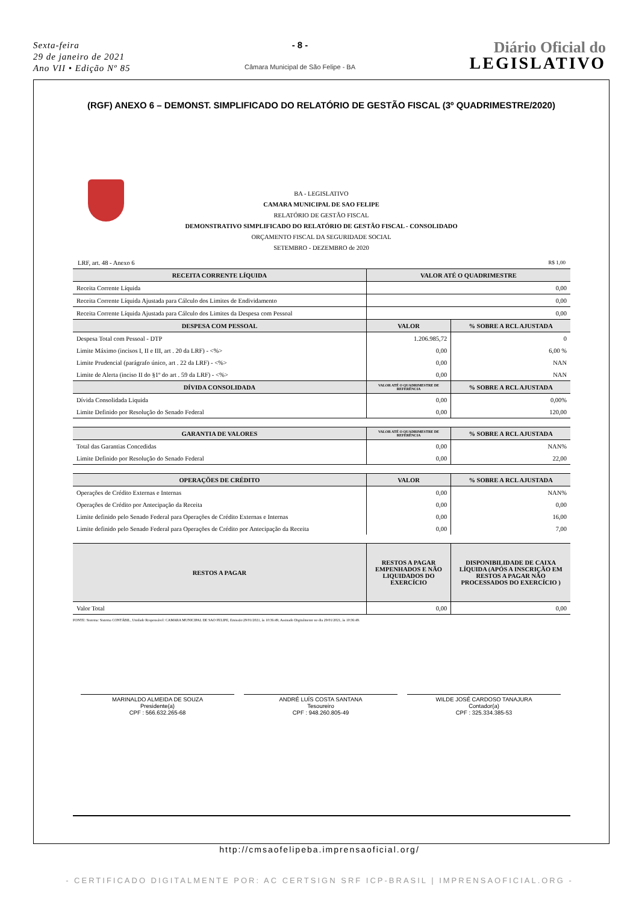Sexta-feira
29 de janeiro de 2021
Ano VII • Edição Nº 85
- 8 -
Câmara Municipal de São Felipe - BA
Diário Oficial do
LEGISLATIVO
(RGF) ANEXO 6 – DEMONST. SIMPLIFICADO DO RELATÓRIO DE GESTÃO FISCAL (3º QUADRIMESTRE/2020)
BA - LEGISLATIVO
CAMARA MUNICIPAL DE SAO FELIPE
RELATÓRIO DE GESTÃO FISCAL
DEMONSTRATIVO SIMPLIFICADO DO RELATÓRIO DE GESTÃO FISCAL - CONSOLIDADO
ORÇAMENTO FISCAL DA SEGURIDADE SOCIAL
SETEMBRO - DEZEMBRO de 2020
LRF, art. 48 - Anexo 6 R$ 1,00
| RECEITA CORRENTE LÍQUIDA | VALOR ATÉ O QUADRIMESTRE | |
| --- | --- | --- |
| Receita Corrente Líquida | 0,00 | |
| Receita Corrente Líquida Ajustada para Cálculo dos Limites de Endividamento | 0,00 | |
| Receita Corrente Líquida Ajustada para Cálculo dos Limites da Despesa com Pessoal | 0,00 | |
| DESPESA COM PESSOAL | VALOR | % SOBRE A RCL AJUSTADA |
| Despesa Total com Pessoal - DTP | 1.206.985,72 | 0 |
| Limite Máximo (incisos I, II e III, art . 20 da LRF) - <%> | 0,00 | 6,00 % |
| Limite Prudencial (parágrafo único, art . 22 da LRF) - <%> | 0,00 | NAN |
| Limite de Alerta (inciso II do §1º do art . 59 da LRF) - <%> | 0,00 | NAN |
| DÍVIDA CONSOLIDADA | VALOR ATÉ O QUADRIMESTRE DE REFERÊNCIA | % SOBRE A RCL AJUSTADA |
| Dívida Consolidada Liquida | 0,00 | 0,00% |
| Limite Definido por Resolução do Senado Federal | 0,00 | 120,00 |
| GARANTIA DE VALORES | VALOR ATÉ O QUADRIMESTRE DE REFERÊNCIA | % SOBRE A RCL AJUSTADA |
| Total das Garantias Concedidas | 0,00 | NAN% |
| Limite Definido por Resolução do Senado Federal | 0,00 | 22,00 |
| OPERAÇÕES DE CRÉDITO | VALOR | % SOBRE A RCL AJUSTADA |
| Operações de Crédito Externas e Internas | 0,00 | NAN% |
| Operações de Crédito por Antecipação da Receita | 0,00 | 0,00 |
| Limite definido pelo Senado Federal para Operações de Crédito Externas e Internas | 0,00 | 16,00 |
| Limite definido pelo Senado Federal para Operações de Crédito por Antecipação da Receita | 0,00 | 7,00 |
| RESTOS A PAGAR | RESTOS A PAGAR EMPENHADOS E NÃO LIQUIDADOS DO EXERCÍCIO | DISPONIBILIDADE DE CAIXA LÍQUIDA (APÓS A INSCRIÇÃO EM RESTOS A PAGAR NÃO PROCESSADOS DO EXERCÍCIO ) |
| Valor Total | 0,00 | 0,00 |
FONTE: Sistema: Sistema CONTÁBIL, Unidade Responsável: CAMARA MUNICIPAL DE SAO FELIPE, Emissão:29/01/2021, às 10:36:49, Assinado Digitalmente no dia 29/01/2021, às 10:36:49.
MARINALDO ALMEIDA DE SOUZA
Presidente(a)
CPF : 566.632.265-68
ANDRÉ LUÍS COSTA SANTANA
Tesoureiro
CPF : 948.260.805-49
WILDE JOSÉ CARDOSO TANAJURA
Contador(a)
CPF : 325.334.385-53
http://cmsaofelipeba.imprensaoficial.org/
- CERTIFICADO DIGITALMENTE POR: AC CERTSIGN SRF ICP-BRASIL | IMPRENSAOFICIAL.ORG -